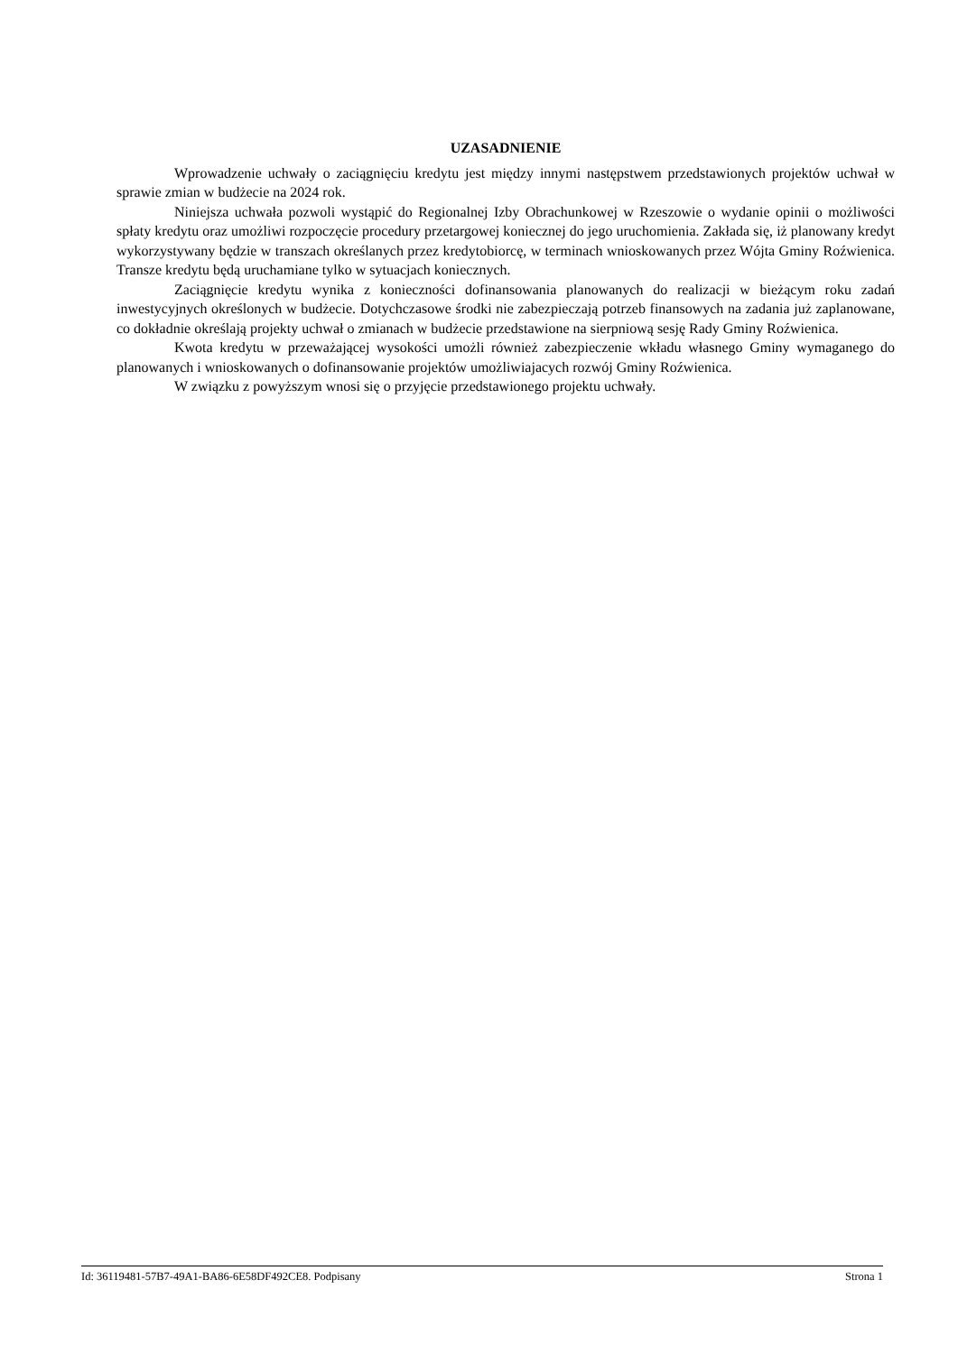UZASADNIENIE
Wprowadzenie uchwały o zaciągnięciu kredytu jest między innymi następstwem przedstawionych projektów uchwał w sprawie zmian w budżecie na 2024 rok.
Niniejsza uchwała pozwoli wystąpić do Regionalnej Izby Obrachunkowej w Rzeszowie o wydanie opinii o możliwości spłaty kredytu oraz umożliwi rozpoczęcie procedury przetargowej koniecznej do jego uruchomienia. Zakłada się, iż planowany kredyt wykorzystywany będzie w transzach określanych przez kredytobiorcę, w terminach wnioskowanych przez Wójta Gminy Roźwienica. Transze kredytu będą uruchamiane tylko w sytuacjach koniecznych.
Zaciągnięcie kredytu wynika z konieczności dofinansowania planowanych do realizacji w bieżącym roku zadań inwestycyjnych określonych w budżecie. Dotychczasowe środki nie zabezpieczają potrzeb finansowych na zadania już zaplanowane, co dokładnie określają projekty uchwał o zmianach w budżecie przedstawione na sierpniową sesję Rady Gminy Roźwienica.
Kwota kredytu w przeważającej wysokości umożli również zabezpieczenie wkładu własnego Gminy wymaganego do planowanych i wnioskowanych o dofinansowanie projektów umożliwiajacych rozwój Gminy Roźwienica.
W związku z powyższym wnosi się o przyjęcie przedstawionego projektu uchwały.
Id: 36119481-57B7-49A1-BA86-6E58DF492CE8. Podpisany Strona 1